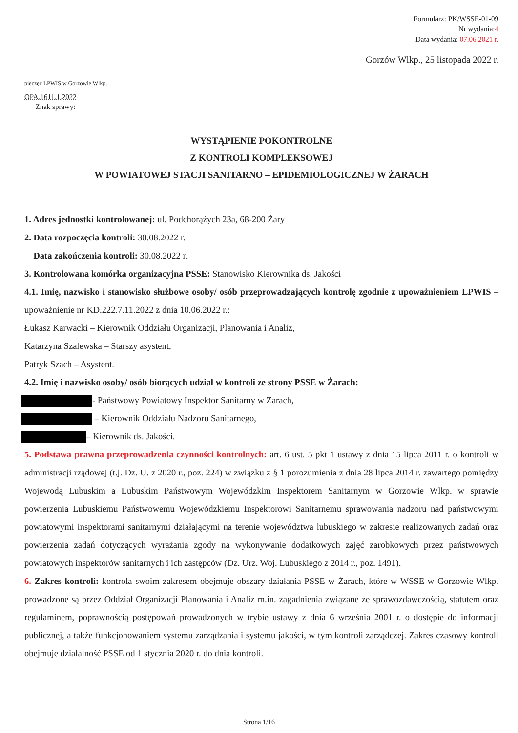Formularz: PK/WSSE-01-09
Nr wydania:4
Data wydania: 07.06.2021 r.
Gorzów Wlkp., 25 listopada 2022 r.
pieczęć LPWIS w Gorzowie Wlkp.
OPA.1611.1.2022
Znak sprawy:
WYSTĄPIENIE POKONTROLNE
Z KONTROLI KOMPLEKSOWEJ
W POWIATOWEJ STACJI SANITARNO – EPIDEMIOLOGICZNEJ W ŻARACH
1. Adres jednostki kontrolowanej: ul. Podchorążych 23a, 68-200 Żary
2. Data rozpoczęcia kontroli: 30.08.2022 r.
Data zakończenia kontroli: 30.08.2022 r.
3. Kontrolowana komórka organizacyjna PSSE: Stanowisko Kierownika ds. Jakości
4.1. Imię, nazwisko i stanowisko służbowe osoby/ osób przeprowadzających kontrolę zgodnie z upoważnieniem LPWIS – upoważnienie nr KD.222.7.11.2022 z dnia 10.06.2022 r.:
Łukasz Karwacki – Kierownik Oddziału Organizacji, Planowania i Analiz,
Katarzyna Szalewska – Starszy asystent,
Patryk Szach – Asystent.
4.2. Imię i nazwisko osoby/ osób biorących udział w kontroli ze strony PSSE w Żarach:
- Państwowy Powiatowy Inspektor Sanitarny w Żarach,
– Kierownik Oddziału Nadzoru Sanitarnego,
– Kierownik ds. Jakości.
5. Podstawa prawna przeprowadzenia czynności kontrolnych: art. 6 ust. 5 pkt 1 ustawy z dnia 15 lipca 2011 r. o kontroli w administracji rządowej (t.j. Dz. U. z 2020 r., poz. 224) w związku z § 1 porozumienia z dnia 28 lipca 2014 r. zawartego pomiędzy Wojewodą Lubuskim a Lubuskim Państwowym Wojewódzkim Inspektorem Sanitarnym w Gorzowie Wlkp. w sprawie powierzenia Lubuskiemu Państwowemu Wojewódzkiemu Inspektorowi Sanitarnemu sprawowania nadzoru nad państwowymi powiatowymi inspektorami sanitarnymi działającymi na terenie województwa lubuskiego w zakresie realizowanych zadań oraz powierzenia zadań dotyczących wyrażania zgody na wykonywanie dodatkowych zajęć zarobkowych przez państwowych powiatowych inspektorów sanitarnych i ich zastępców (Dz. Urz. Woj. Lubuskiego z 2014 r., poz. 1491).
6. Zakres kontroli: kontrola swoim zakresem obejmuje obszary działania PSSE w Żarach, które w WSSE w Gorzowie Wlkp. prowadzone są przez Oddział Organizacji Planowania i Analiz m.in. zagadnienia związane ze sprawozdawczością, statutem oraz regulaminem, poprawnością postępowań prowadzonych w trybie ustawy z dnia 6 września 2001 r. o dostępie do informacji publicznej, a także funkcjonowaniem systemu zarządzania i systemu jakości, w tym kontroli zarządczej. Zakres czasowy kontroli obejmuje działalność PSSE od 1 stycznia 2020 r. do dnia kontroli.
Strona 1/16